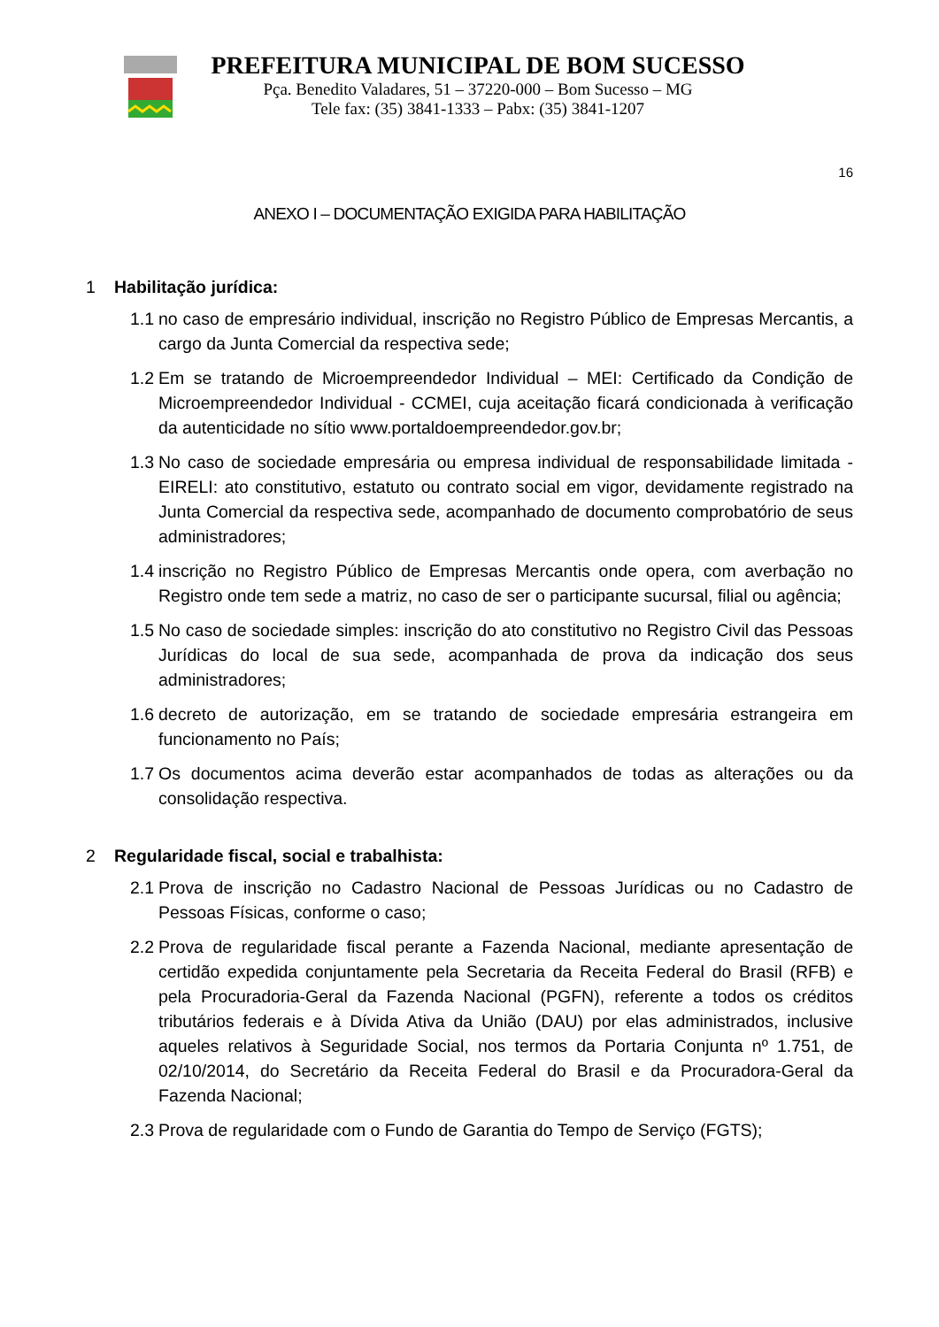PREFEITURA MUNICIPAL DE BOM SUCESSO
Pça. Benedito Valadares, 51 – 37220-000 – Bom Sucesso – MG
Tele fax: (35) 3841-1333 – Pabx: (35) 3841-1207
16
ANEXO I – DOCUMENTAÇÃO EXIGIDA PARA HABILITAÇÃO
1 Habilitação jurídica:
1.1 no caso de empresário individual, inscrição no Registro Público de Empresas Mercantis, a cargo da Junta Comercial da respectiva sede;
1.2 Em se tratando de Microempreendedor Individual – MEI: Certificado da Condição de Microempreendedor Individual - CCMEI, cuja aceitação ficará condicionada à verificação da autenticidade no sítio www.portaldoempreendedor.gov.br;
1.3 No caso de sociedade empresária ou empresa individual de responsabilidade limitada - EIRELI: ato constitutivo, estatuto ou contrato social em vigor, devidamente registrado na Junta Comercial da respectiva sede, acompanhado de documento comprobatório de seus administradores;
1.4 inscrição no Registro Público de Empresas Mercantis onde opera, com averbação no Registro onde tem sede a matriz, no caso de ser o participante sucursal, filial ou agência;
1.5 No caso de sociedade simples: inscrição do ato constitutivo no Registro Civil das Pessoas Jurídicas do local de sua sede, acompanhada de prova da indicação dos seus administradores;
1.6 decreto de autorização, em se tratando de sociedade empresária estrangeira em funcionamento no País;
1.7 Os documentos acima deverão estar acompanhados de todas as alterações ou da consolidação respectiva.
2 Regularidade fiscal, social e trabalhista:
2.1 Prova de inscrição no Cadastro Nacional de Pessoas Jurídicas ou no Cadastro de Pessoas Físicas, conforme o caso;
2.2 Prova de regularidade fiscal perante a Fazenda Nacional, mediante apresentação de certidão expedida conjuntamente pela Secretaria da Receita Federal do Brasil (RFB) e pela Procuradoria-Geral da Fazenda Nacional (PGFN), referente a todos os créditos tributários federais e à Dívida Ativa da União (DAU) por elas administrados, inclusive aqueles relativos à Seguridade Social, nos termos da Portaria Conjunta nº 1.751, de 02/10/2014, do Secretário da Receita Federal do Brasil e da Procuradora-Geral da Fazenda Nacional;
2.3 Prova de regularidade com o Fundo de Garantia do Tempo de Serviço (FGTS);